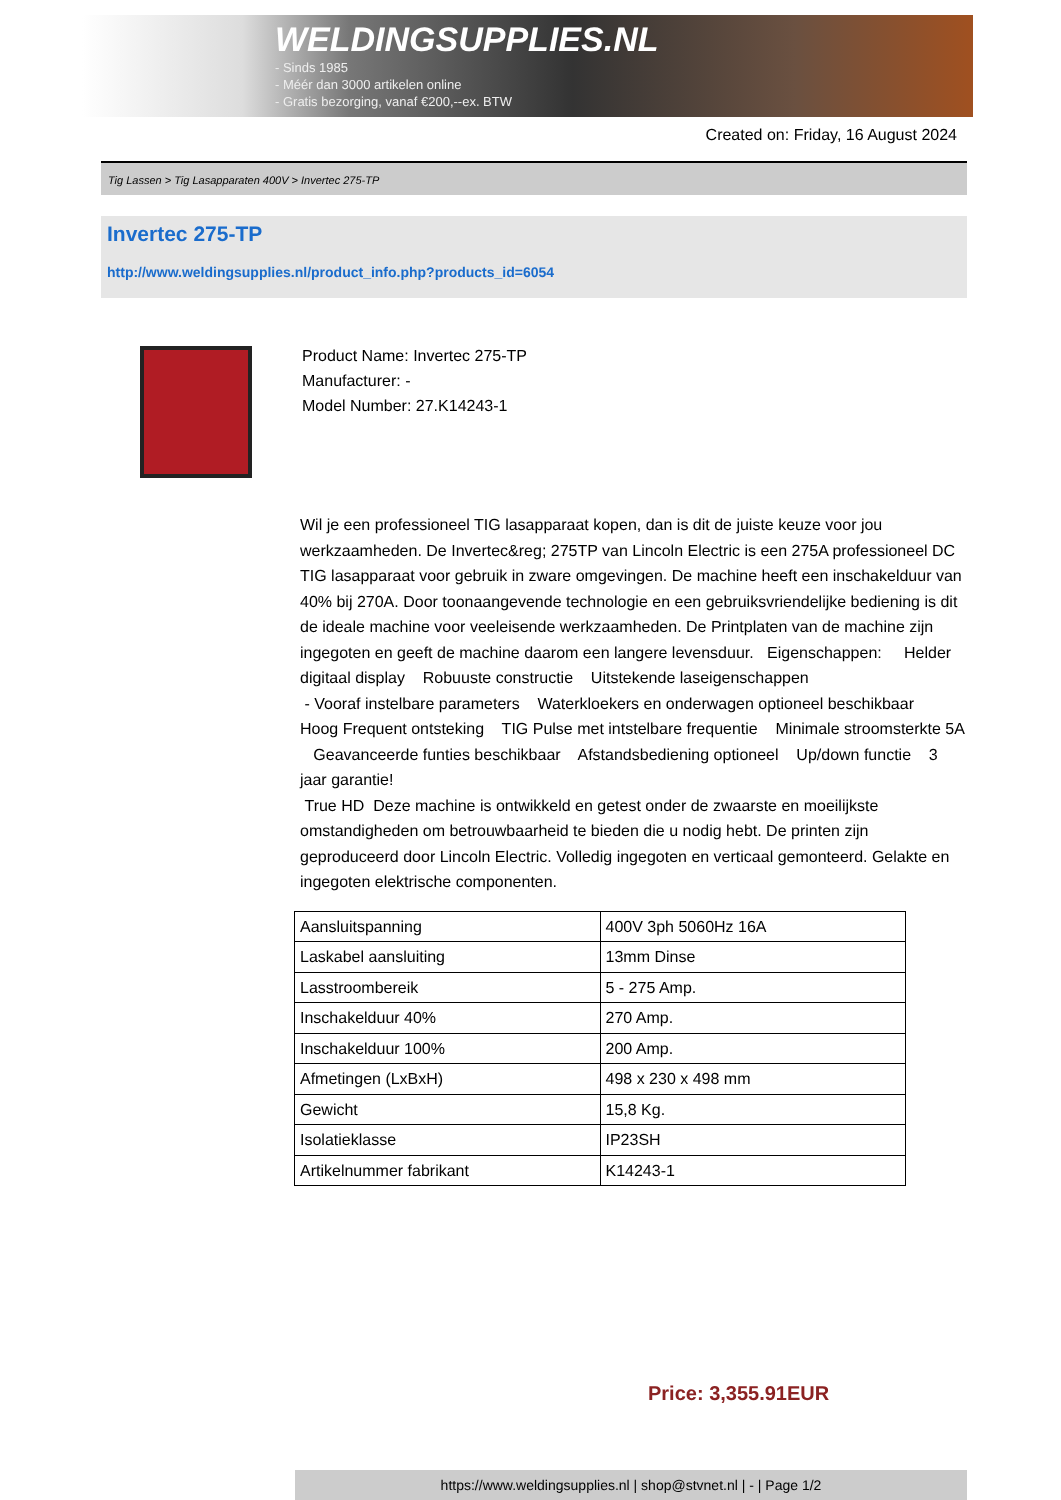WELDINGSUPPLIES.NL
- Sinds 1985
- Méér dan 3000 artikelen online
- Gratis bezorging, vanaf €200,--ex. BTW
Created on: Friday, 16 August 2024
Tig Lassen > Tig Lasapparaten 400V > Invertec 275-TP
Invertec 275-TP
http://www.weldingsupplies.nl/product_info.php?products_id=6054
Product Name: Invertec 275-TP
Manufacturer: -
Model Number: 27.K14243-1
Wil je een professioneel TIG lasapparaat kopen, dan is dit de juiste keuze voor jou werkzaamheden. De Invertec&reg; 275TP van Lincoln Electric is een 275A professioneel DC TIG lasapparaat voor gebruik in zware omgevingen. De machine heeft een inschakelduur van 40% bij 270A. Door toonaangevende technologie en een gebruiksvriendelijke bediening is dit de ideale machine voor veeleisende werkzaamheden. De Printplaten van de machine zijn ingegoten en geeft de machine daarom een langere levensduur. Eigenschappen: Helder digitaal display Robuuste constructie Uitstekende laseigenschappen
- Vooraf instelbare parameters Waterkloekers en onderwagen optioneel beschikbaar Hoog Frequent ontsteking TIG Pulse met intstelbare frequentie Minimale stroomsterkte 5A Geavanceerde funties beschikbaar Afstandsbediening optioneel Up/down functie 3 jaar garantie!
True HD Deze machine is ontwikkeld en getest onder de zwaarste en moeilijkste omstandigheden om betrouwbaarheid te bieden die u nodig hebt. De printen zijn geproduceerd door Lincoln Electric. Volledig ingegoten en verticaal gemonteerd. Gelakte en ingegoten elektrische componenten.
| Aansluitspanning | 400V 3ph 5060Hz 16A |
| Laskabel aansluiting | 13mm Dinse |
| Lasstroombereik | 5 - 275 Amp. |
| Inschakelduur 40% | 270 Amp. |
| Inschakelduur 100% | 200 Amp. |
| Afmetingen (LxBxH) | 498 x 230 x 498 mm |
| Gewicht | 15,8 Kg. |
| Isolatieklasse | IP23SH |
| Artikelnummer fabrikant | K14243-1 |
Price: 3,355.91EUR
https://www.weldingsupplies.nl | shop@stvnet.nl | - | Page 1/2